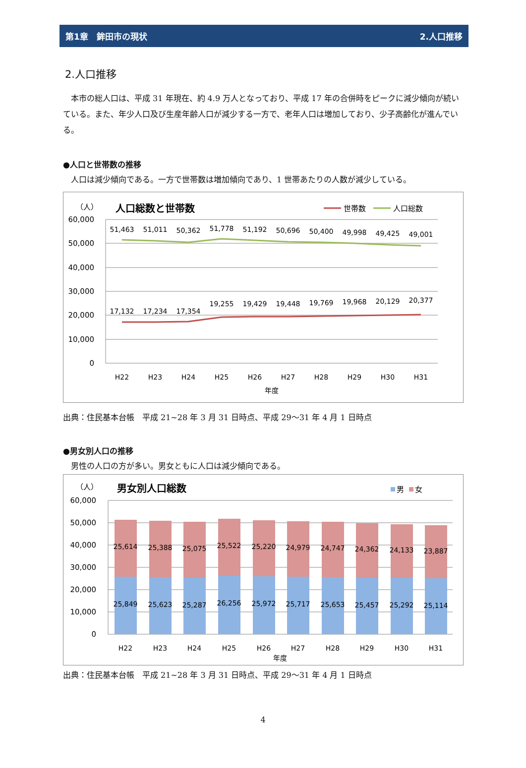第1章　鉾田市の現状 2.人口推移
2.人口推移
　本市の総人口は、平成 31 年現在、約 4.9 万人となっており、平成 17 年の合併時をピークに減少傾向が続いている。また、年少人口及び生産年齢人口が減少する一方で、老年人口は増加しており、少子高齢化が進んでいる。
●人口と世帯数の推移
　人口は減少傾向である。一方で世帯数は増加傾向であり、1 世帯あたりの人数が減少している。
（人）
人口総数と世帯数
世帯数
人口総数
60,000
50,000
40,000
30,000
20,000
10,000
0
51,463
51,011
50,362
51,778
51,192
50,696
50,400
49,998
49,425
49,001
17,132
17,234
17,354
19,255
19,429
19,448
19,769
19,968
20,129
20,377
H22
H23
H24
H25
H26
H27
H28
H29
H30
H31
年度
出典：住民基本台帳　平成 21~28 年 3 月 31 日時点、平成 29～31 年 4 月 1 日時点
●男女別人口の推移
　男性の人口の方が多い。男女ともに人口は減少傾向である。
（人）
男女別人口総数
男
女
60,000
50,000
40,000
30,000
20,000
10,000
0
25,614
25,388
25,075
25,522
25,220
24,979
24,747
24,362
24,133
23,887
25,849
25,623
25,287
26,256
25,972
25,717
25,653
25,457
25,292
25,114
H22
H23
H24
H25
H26
H27
H28
H29
H30
H31
年度
出典：住民基本台帳　平成 21~28 年 3 月 31 日時点、平成 29～31 年 4 月 1 日時点
4